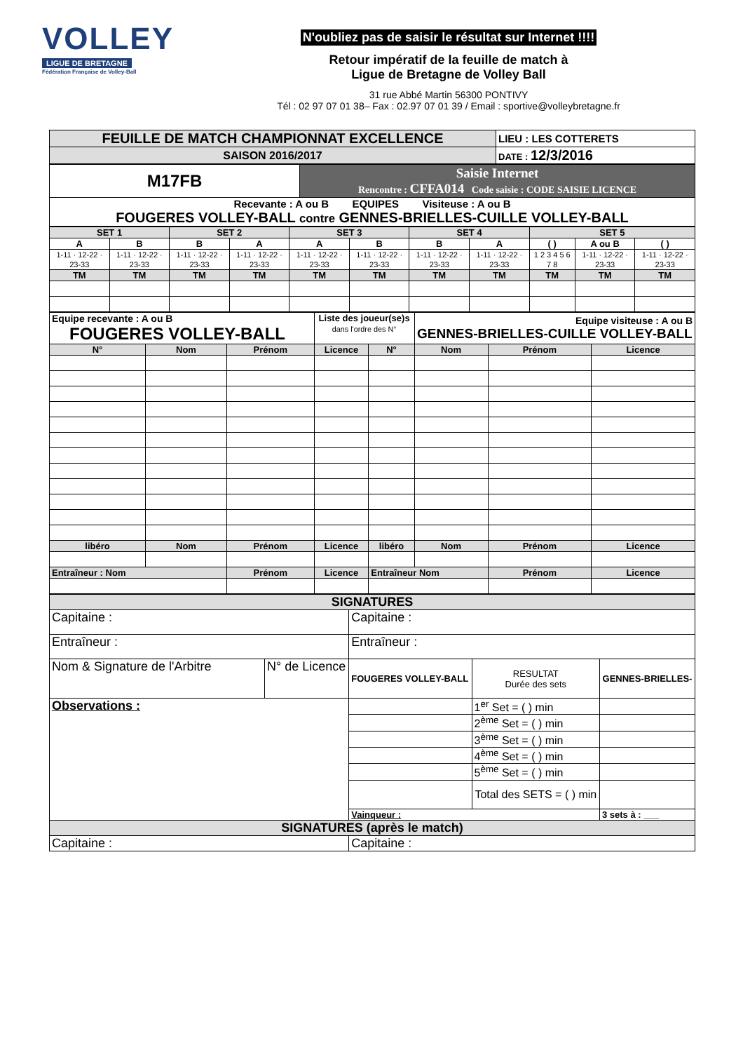VOLLEY
LIGUE DE BRETAGNE
Fédération Française de Volley-Ball
N'oubliez pas de saisir le résultat sur Internet !!!!
Retour impératif de la feuille de match à
Ligue de Bretagne de Volley Ball
31 rue Abbé Martin 56300 PONTIVY
Tél : 02 97 07 01 38– Fax : 02.97 07 01 39 / Email : sportive@volleybretagne.fr
| FEUILLE DE MATCH CHAMPIONNAT EXCELLENCE | LIEU : LES COTTERETS |
| SAISON 2016/2017 | DATE : 12/3/2016 |
| M17FB | Saisie Internet Rencontre : CFFA014 Code saisie : CODE SAISIE LICENCE |
| Recevante : A ou B EQUIPES Visiteuse : A ou B FOUGERES VOLLEY-BALL contre GENNES-BRIELLES-CUILLE VOLLEY-BALL | |
| SET 1 | | SET 2 | | SET 3 | | SET 4 | | SET 5 | | |
| A | B | B | A | A | B | B | A | ( ) | A ou B | ( ) |
| 1-11 · 12-22 · 23-33 | 1-11 · 12-22 · 23-33 | 1-11 · 12-22 · 23-33 | 1-11 · 12-22 · 23-33 | 1-11 · 12-22 · 23-33 | 1-11 · 12-22 · 23-33 | 1-11 · 12-22 · 23-33 | 1-11 · 12-22 · 23-33 | 1 2 3 4 5 6 7 8 | 1-11 · 12-22 · 23-33 | 1-11 · 12-22 · 23-33 |
| TM | TM | TM | TM | TM | TM | TM | TM | TM | TM | TM |
| Equipe recevante : A ou B FOUGERES VOLLEY-BALL | | | Liste des joueur(se)s dans l'ordre des N° | | Equipe visiteuse : A ou B GENNES-BRIELLES-CUILLE VOLLEY-BALL | | |
| N° | Nom | Prénom | Licence | N° | Nom | Prénom | Licence |
| libéro | Nom | Prénom | Licence | libéro | Nom | Prénom | Licence |
| Entraîneur : Nom | | Prénom | Licence | Entraîneur Nom | | Prénom | Licence |
| SIGNATURES | | | | |
| Capitaine : | | Capitaine : | | |
| Entraîneur : | | Entraîneur : | | |
| Nom & Signature de l'Arbitre | N° de Licence | FOUGERES VOLLEY-BALL | RESULTAT Durée des sets | GENNES-BRIELLES- |
| Observations : | | | 1<sup>er</sup> Set = ( ) min | |
| | | | 2<sup>ème</sup> Set = ( ) min | |
| | | | 3<sup>ème</sup> Set = ( ) min | |
| | | | 4<sup>ème</sup> Set = ( ) min | |
| | | | 5<sup>ème</sup> Set = ( ) min | |
| | | | Total des SETS = ( ) min | |
| | | Vainqueur : | | 3 sets à : ___ |
| SIGNATURES (après le match) | | | | |
| Capitaine : | | Capitaine : | | |